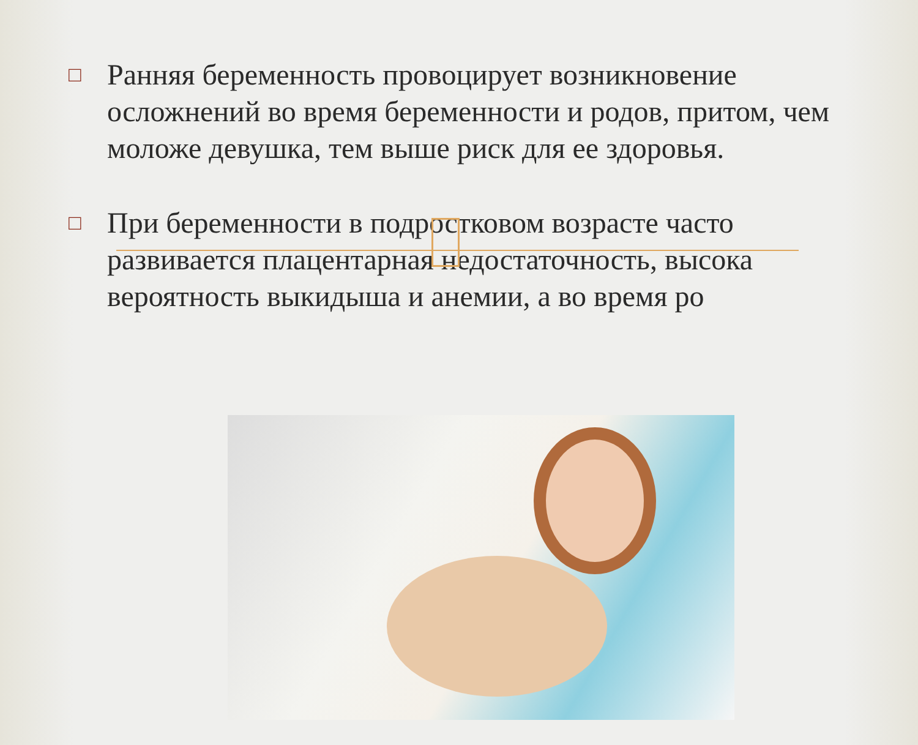□
Ранняя беременность провоцирует возникновение осложнений во время беременности и родов, притом, чем моложе девушка, тем выше риск для ее здоровья.
□
При беременности в подростковом возрасте часто развивается плацентарная недостаточность, высока вероятность выкидыша и анемии, а во время ро